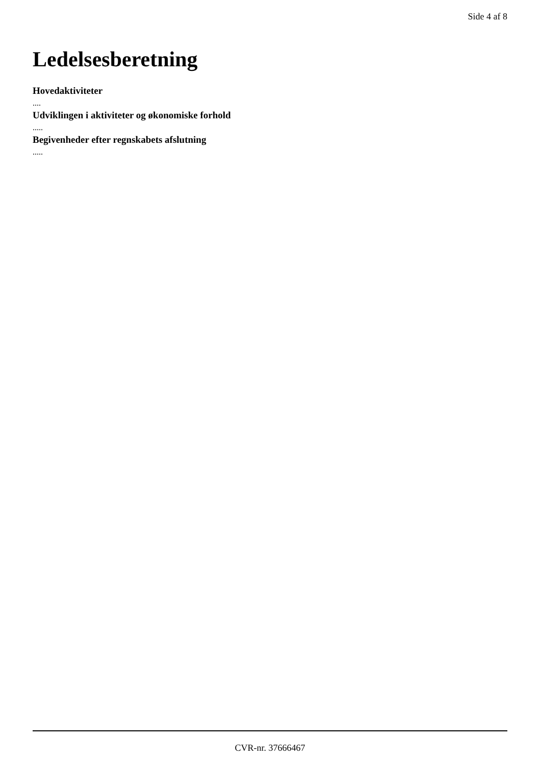Side 4 af 8
Ledelsesberetning
Hovedaktiviteter
....
Udviklingen i aktiviteter og økonomiske forhold
.....
Begivenheder efter regnskabets afslutning
.....
CVR-nr. 37666467